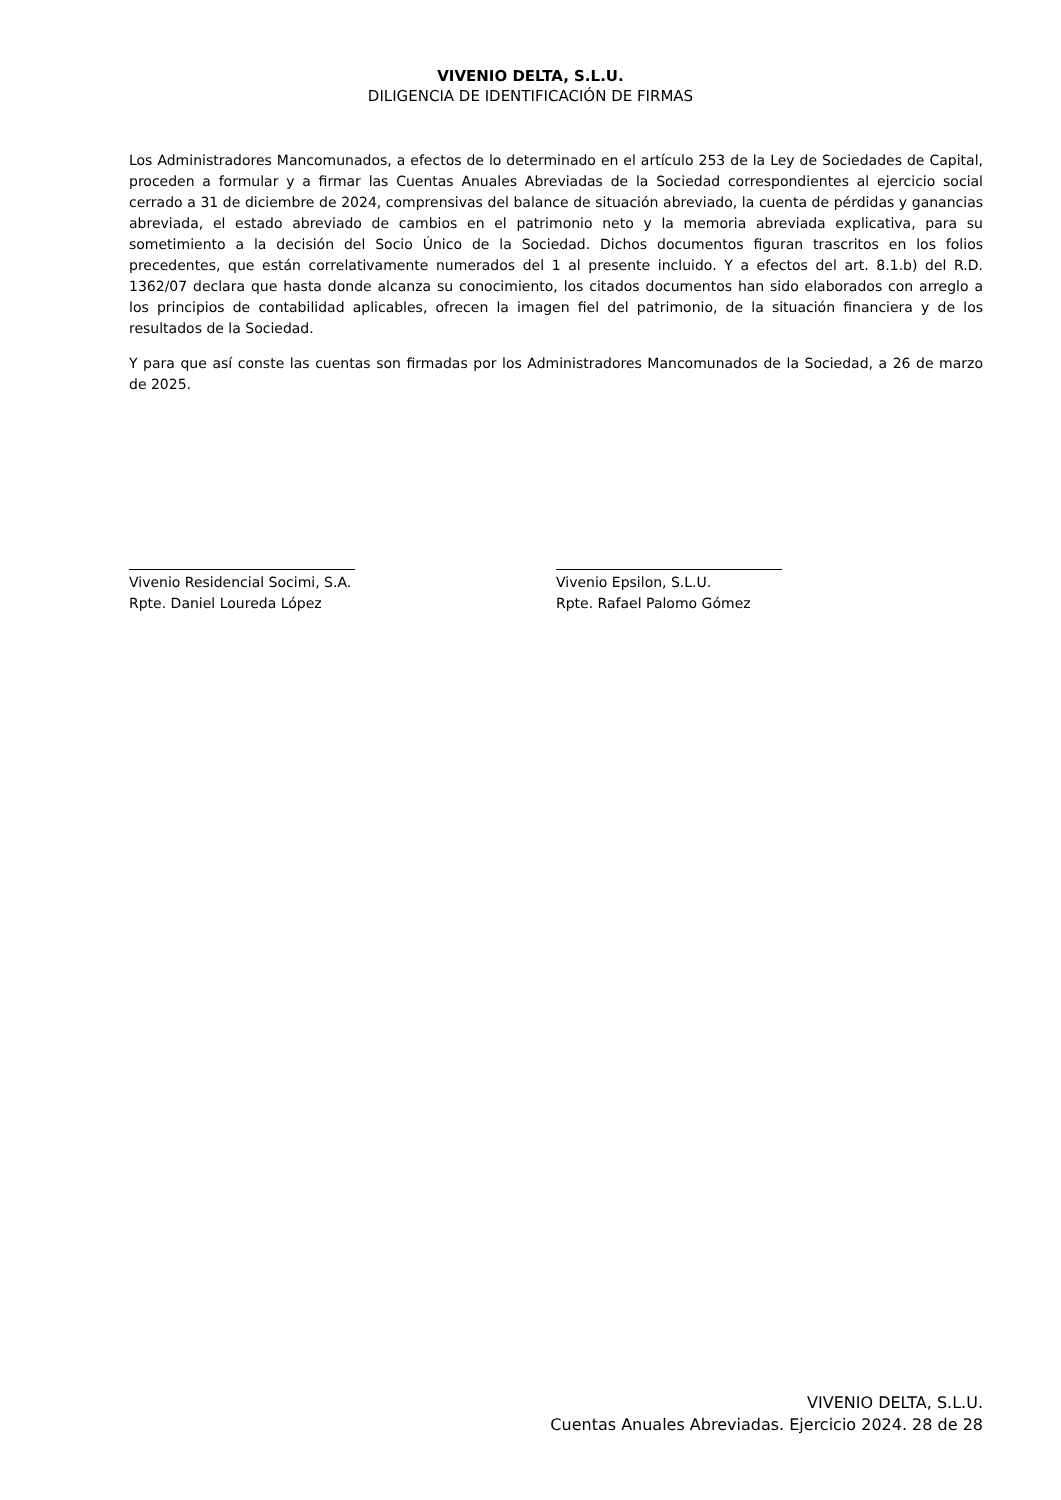VIVENIO DELTA, S.L.U.
DILIGENCIA DE IDENTIFICACIÓN DE FIRMAS
Los Administradores Mancomunados, a efectos de lo determinado en el artículo 253 de la Ley de Sociedades de Capital, proceden a formular y a firmar las Cuentas Anuales Abreviadas de la Sociedad correspondientes al ejercicio social cerrado a 31 de diciembre de 2024, comprensivas del balance de situación abreviado, la cuenta de pérdidas y ganancias abreviada, el estado abreviado de cambios en el patrimonio neto y la memoria abreviada explicativa, para su sometimiento a la decisión del Socio Único de la Sociedad. Dichos documentos figuran trascritos en los folios precedentes, que están correlativamente numerados del 1 al presente incluido. Y a efectos del art. 8.1.b) del R.D. 1362/07 declara que hasta donde alcanza su conocimiento, los citados documentos han sido elaborados con arreglo a los principios de contabilidad aplicables, ofrecen la imagen fiel del patrimonio, de la situación financiera y de los resultados de la Sociedad.
Y para que así conste las cuentas son firmadas por los Administradores Mancomunados de la Sociedad, a 26 de marzo de 2025.
Vivenio Residencial Socimi, S.A.
Rpte. Daniel Loureda López
Vivenio Epsilon, S.L.U.
Rpte. Rafael Palomo Gómez
VIVENIO DELTA, S.L.U.
Cuentas Anuales Abreviadas. Ejercicio 2024. 28 de 28